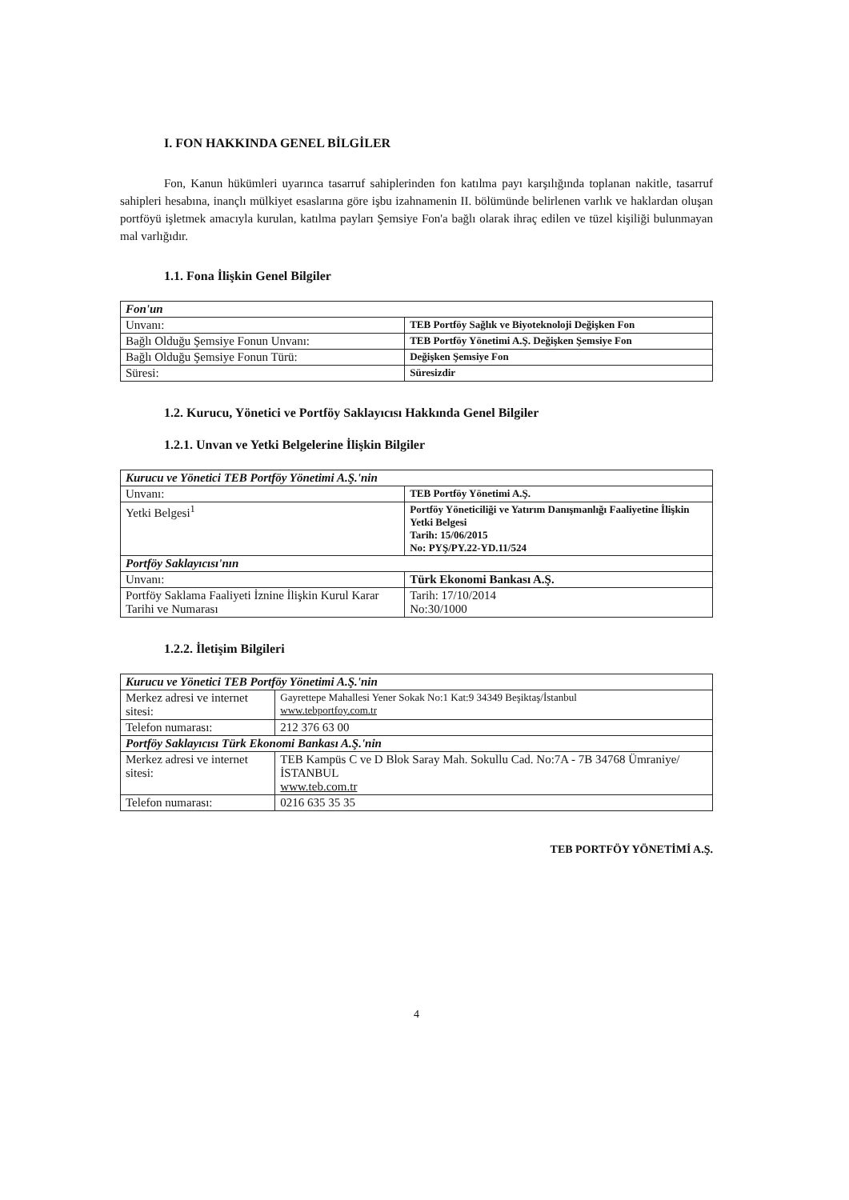I. FON HAKKINDA GENEL BİLGİLER
Fon, Kanun hükümleri uyarınca tasarruf sahiplerinden fon katılma payı karşılığında toplanan nakitle, tasarruf sahipleri hesabına, inançlı mülkiyet esaslarına göre işbu izahnamenin II. bölümünde belirlenen varlık ve haklardan oluşan portföyü işletmek amacıyla kurulan, katılma payları Şemsiye Fon'a bağlı olarak ihraç edilen ve tüzel kişiliği bulunmayan mal varlığıdır.
1.1. Fona İlişkin Genel Bilgiler
| Fon'un | |
| Unvanı: | TEB Portföy Sağlık ve Biyoteknoloji Değişken Fon |
| Bağlı Olduğu Şemsiye Fonun Unvanı: | TEB Portföy Yönetimi A.Ş. Değişken Şemsiye Fon |
| Bağlı Olduğu Şemsiye Fonun Türü: | Değişken Şemsiye Fon |
| Süresi: | Süresizdir |
1.2. Kurucu, Yönetici ve Portföy Saklayıcısı Hakkında Genel Bilgiler
1.2.1. Unvan ve Yetki Belgelerine İlişkin Bilgiler
| Kurucu ve Yönetici TEB Portföy Yönetimi A.Ş.'nin | |
| Unvanı: | TEB Portföy Yönetimi A.Ş. |
| Yetki Belgesi<sup>1</sup> | Portföy Yöneticiliği ve Yatırım Danışmanlığı Faaliyetine İlişkin Yetki Belgesi Tarih: 15/06/2015 No: PYŞ/PY.22-YD.11/524 |
| Portföy Saklayıcısı'nın | |
| Unvanı: | Türk Ekonomi Bankası A.Ş. |
| Portföy Saklama Faaliyeti İznine İlişkin Kurul Karar Tarihi ve Numarası | Tarih: 17/10/2014 No:30/1000 |
1.2.2. İletişim Bilgileri
| Kurucu ve Yönetici TEB Portföy Yönetimi A.Ş.'nin | |
| Merkez adresi ve internet sitesi: | Gayrettepe Mahallesi Yener Sokak No:1 Kat:9 34349 Beşiktaş/İstanbul www.tebportfoy.com.tr |
| Telefon numarası: | 212 376 63 00 |
| Portföy Saklayıcısı Türk Ekonomi Bankası A.Ş.'nin | |
| Merkez adresi ve internet sitesi: | TEB Kampüs C ve D Blok Saray Mah. Sokullu Cad. No:7A - 7B 34768 Ümraniye/İSTANBUL www.teb.com.tr |
| Telefon numarası: | 0216 635 35 35 |
TEB PORTFÖY YÖNETİMİ A.Ş.
4